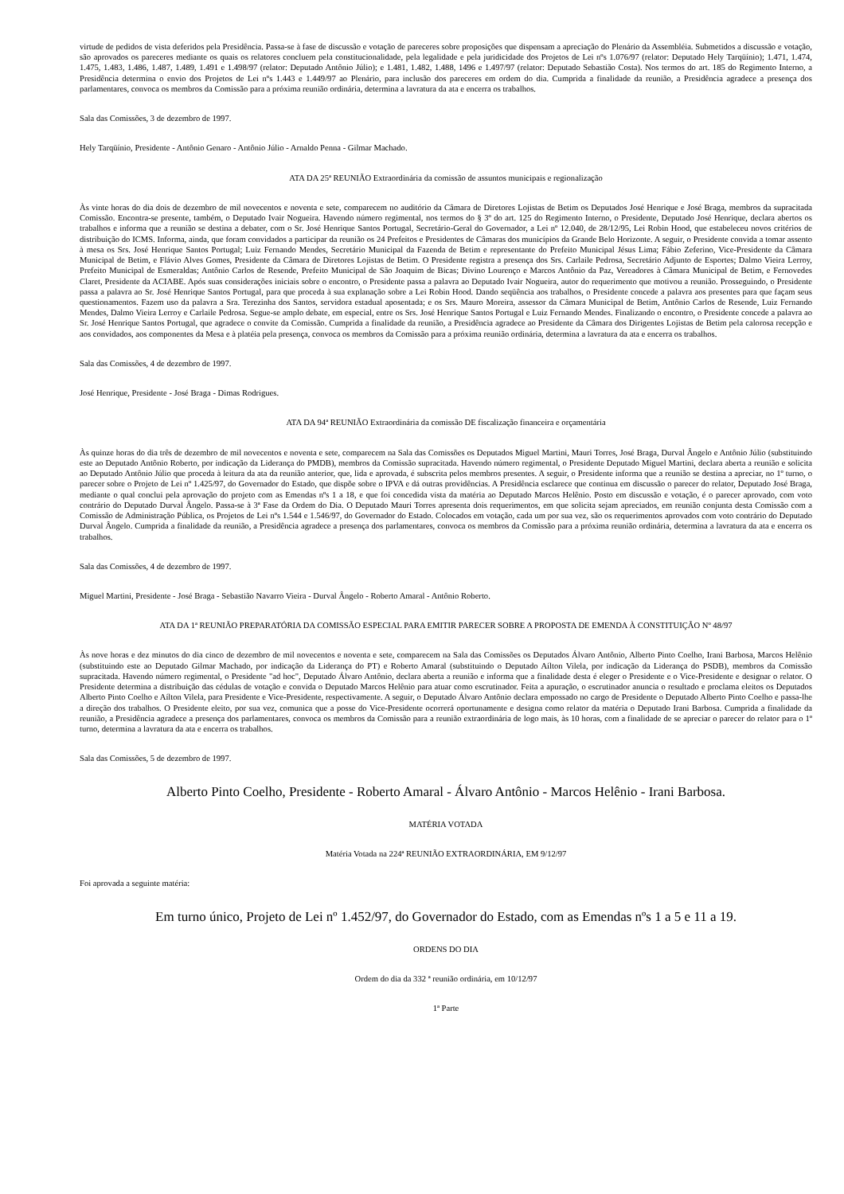virtude de pedidos de vista deferidos pela Presidência. Passa-se à fase de discussão e votação de pareceres sobre proposições que dispensam a apreciação do Plenário da Assembléia. Submetidos a discussão e votação, são aprovados os pareceres mediante os quais os relatores concluem pela constitucionalidade, pela legalidade e pela juridicidade dos Projetos de Lei nºs 1.076/97 (relator: Deputado Hely Tarqüínio); 1.471, 1.474, 1.475, 1.483, 1.486, 1.487, 1.489, 1.491 e 1.498/97 (relator: Deputado Antônio Júlio); e 1.481, 1.482, 1.488, 1496 e 1.497/97 (relator: Deputado Sebastião Costa). Nos termos do art. 185 do Regimento Interno, a Presidência determina o envio dos Projetos de Lei nºs 1.443 e 1.449/97 ao Plenário, para inclusão dos pareceres em ordem do dia. Cumprida a finalidade da reunião, a Presidência agradece a presença dos parlamentares, convoca os membros da Comissão para a próxima reunião ordinária, determina a lavratura da ata e encerra os trabalhos.
Sala das Comissões, 3 de dezembro de 1997.
Hely Tarqüínio, Presidente - Antônio Genaro - Antônio Júlio - Arnaldo Penna - Gilmar Machado.
ATA DA 25ª REUNIÃO Extraordinária da comissão de assuntos municipais e regionalização
Às vinte horas do dia dois de dezembro de mil novecentos e noventa e sete, comparecem no auditório da Câmara de Diretores Lojistas de Betim os Deputados José Henrique e José Braga, membros da supracitada Comissão. Encontra-se presente, também, o Deputado Ivair Nogueira. Havendo número regimental, nos termos do § 3º do art. 125 do Regimento Interno, o Presidente, Deputado José Henrique, declara abertos os trabalhos e informa que a reunião se destina a debater, com o Sr. José Henrique Santos Portugal, Secretário-Geral do Governador, a Lei nº 12.040, de 28/12/95, Lei Robin Hood, que estabeleceu novos critérios de distribuição do ICMS. Informa, ainda, que foram convidados a participar da reunião os 24 Prefeitos e Presidentes de Câmaras dos municípios da Grande Belo Horizonte. A seguir, o Presidente convida a tomar assento à mesa os Srs. José Henrique Santos Portugal; Luiz Fernando Mendes, Secretário Municipal da Fazenda de Betim e representante do Prefeito Municipal Jésus Lima; Fábio Zeferino, Vice-Presidente da Câmara Municipal de Betim, e Flávio Alves Gomes, Presidente da Câmara de Diretores Lojistas de Betim. O Presidente registra a presença dos Srs. Carlaile Pedrosa, Secretário Adjunto de Esportes; Dalmo Vieira Lerroy, Prefeito Municipal de Esmeraldas; Antônio Carlos de Resende, Prefeito Municipal de São Joaquim de Bicas; Divino Lourenço e Marcos Antônio da Paz, Vereadores à Câmara Municipal de Betim, e Fernovedes Claret, Presidente da ACIABE. Após suas considerações iniciais sobre o encontro, o Presidente passa a palavra ao Deputado Ivair Nogueira, autor do requerimento que motivou a reunião. Prosseguindo, o Presidente passa a palavra ao Sr. José Henrique Santos Portugal, para que proceda à sua explanação sobre a Lei Robin Hood. Dando seqüência aos trabalhos, o Presidente concede a palavra aos presentes para que façam seus questionamentos. Fazem uso da palavra a Sra. Terezinha dos Santos, servidora estadual aposentada; e os Srs. Mauro Moreira, assessor da Câmara Municipal de Betim, Antônio Carlos de Resende, Luiz Fernando Mendes, Dalmo Vieira Lerroy e Carlaile Pedrosa. Segue-se amplo debate, em especial, entre os Srs. José Henrique Santos Portugal e Luiz Fernando Mendes. Finalizando o encontro, o Presidente concede a palavra ao Sr. José Henrique Santos Portugal, que agradece o convite da Comissão. Cumprida a finalidade da reunião, a Presidência agradece ao Presidente da Câmara dos Dirigentes Lojistas de Betim pela calorosa recepção e aos convidados, aos componentes da Mesa e à platéia pela presença, convoca os membros da Comissão para a próxima reunião ordinária, determina a lavratura da ata e encerra os trabalhos.
Sala das Comissões, 4 de dezembro de 1997.
José Henrique, Presidente - José Braga - Dimas Rodrigues.
ATA DA 94ª REUNIÃO Extraordinária da comissão DE fiscalização financeira e orçamentária
Às quinze horas do dia três de dezembro de mil novecentos e noventa e sete, comparecem na Sala das Comissões os Deputados Miguel Martini, Mauri Torres, José Braga, Durval Ângelo e Antônio Júlio (substituindo este ao Deputado Antônio Roberto, por indicação da Liderança do PMDB), membros da Comissão supracitada. Havendo número regimental, o Presidente Deputado Miguel Martini, declara aberta a reunião e solicita ao Deputado Antônio Júlio que proceda à leitura da ata da reunião anterior, que, lida e aprovada, é subscrita pelos membros presentes. A seguir, o Presidente informa que a reunião se destina a apreciar, no 1º turno, o parecer sobre o Projeto de Lei nº 1.425/97, do Governador do Estado, que dispõe sobre o IPVA e dá outras providências. A Presidência esclarece que continua em discussão o parecer do relator, Deputado José Braga, mediante o qual conclui pela aprovação do projeto com as Emendas nºs 1 a 18, e que foi concedida vista da matéria ao Deputado Marcos Helênio. Posto em discussão e votação, é o parecer aprovado, com voto contrário do Deputado Durval Ângelo. Passa-se à 3ª Fase da Ordem do Dia. O Deputado Mauri Torres apresenta dois requerimentos, em que solicita sejam apreciados, em reunião conjunta desta Comissão com a Comissão de Administração Pública, os Projetos de Lei nºs 1.544 e 1.546/97, do Governador do Estado. Colocados em votação, cada um por sua vez, são os requerimentos aprovados com voto contrário do Deputado Durval Ângelo. Cumprida a finalidade da reunião, a Presidência agradece a presença dos parlamentares, convoca os membros da Comissão para a próxima reunião ordinária, determina a lavratura da ata e encerra os trabalhos.
Sala das Comissões, 4 de dezembro de 1997.
Miguel Martini, Presidente - José Braga - Sebastião Navarro Vieira - Durval Ângelo - Roberto Amaral - Antônio Roberto.
ATA DA 1ª REUNIÃO PREPARATÓRIA DA COMISSÃO ESPECIAL PARA EMITIR PARECER SOBRE A PROPOSTA DE EMENDA À CONSTITUIÇÃO Nº 48/97
Às nove horas e dez minutos do dia cinco de dezembro de mil novecentos e noventa e sete, comparecem na Sala das Comissões os Deputados Álvaro Antônio, Alberto Pinto Coelho, Irani Barbosa, Marcos Helênio (substituindo este ao Deputado Gilmar Machado, por indicação da Liderança do PT) e Roberto Amaral (substituindo o Deputado Aílton Vilela, por indicação da Liderança do PSDB), membros da Comissão supracitada. Havendo número regimental, o Presidente "ad hoc", Deputado Álvaro Antônio, declara aberta a reunião e informa que a finalidade desta é eleger o Presidente e o Vice-Presidente e designar o relator. O Presidente determina a distribuição das cédulas de votação e convida o Deputado Marcos Helênio para atuar como escrutinador. Feita a apuração, o escrutinador anuncia o resultado e proclama eleitos os Deputados Alberto Pinto Coelho e Aílton Vilela, para Presidente e Vice-Presidente, respectivamente. A seguir, o Deputado Álvaro Antônio declara empossado no cargo de Presidente o Deputado Alberto Pinto Coelho e passa-lhe a direção dos trabalhos. O Presidente eleito, por sua vez, comunica que a posse do Vice-Presidente ocorrerá oportunamente e designa como relator da matéria o Deputado Irani Barbosa. Cumprida a finalidade da reunião, a Presidência agradece a presença dos parlamentares, convoca os membros da Comissão para a reunião extraordinária de logo mais, às 10 horas, com a finalidade de se apreciar o parecer do relator para o 1º turno, determina a lavratura da ata e encerra os trabalhos.
Sala das Comissões, 5 de dezembro de 1997.
Alberto Pinto Coelho, Presidente - Roberto Amaral - Álvaro Antônio - Marcos Helênio - Irani Barbosa.
MATÉRIA VOTADA
Matéria Votada na 224ª REUNIÃO EXTRAORDINÁRIA, EM 9/12/97
Foi aprovada a seguinte matéria:
Em turno único, Projeto de Lei nº 1.452/97, do Governador do Estado, com as Emendas nºs 1 a 5 e 11 a 19.
ORDENS DO DIA
Ordem do dia da 332 ª reunião ordinária, em 10/12/97
1ª Parte